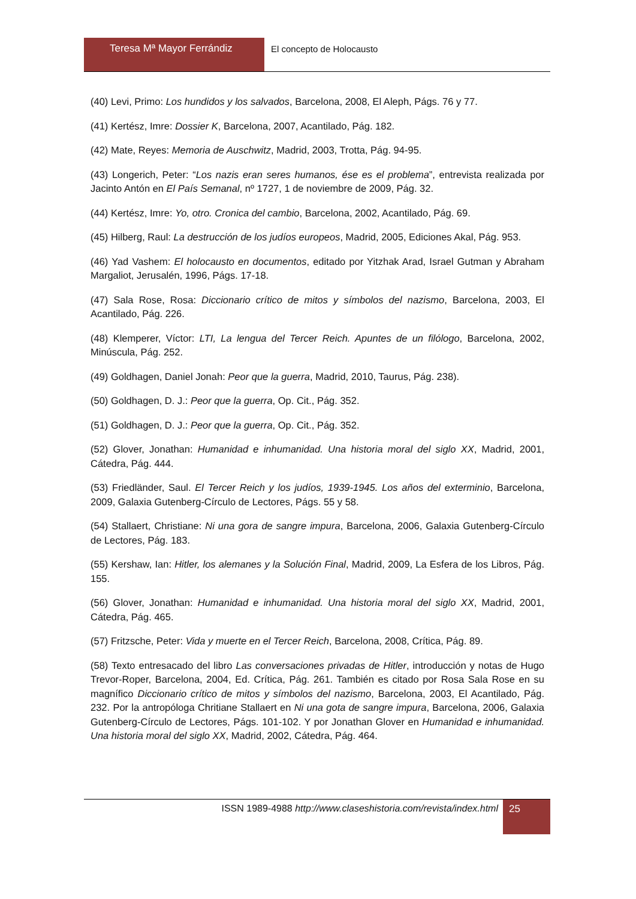Teresa Mª Mayor Ferrándiz El concepto de Holocausto
(40) Levi, Primo: Los hundidos y los salvados, Barcelona, 2008, El Aleph, Págs. 76 y 77.
(41) Kertész, Imre: Dossier K, Barcelona, 2007, Acantilado, Pág. 182.
(42) Mate, Reyes: Memoria de Auschwitz, Madrid, 2003, Trotta, Pág. 94-95.
(43) Longerich, Peter: “Los nazis eran seres humanos, ése es el problema”, entrevista realizada por Jacinto Antón en El País Semanal, nº 1727, 1 de noviembre de 2009, Pág. 32.
(44) Kertész, Imre: Yo, otro. Cronica del cambio, Barcelona, 2002, Acantilado, Pág. 69.
(45) Hilberg, Raul: La destrucción de los judíos europeos, Madrid, 2005, Ediciones Akal, Pág. 953.
(46) Yad Vashem: El holocausto en documentos, editado por Yitzhak Arad, Israel Gutman y Abraham Margaliot, Jerusalén, 1996, Págs. 17-18.
(47) Sala Rose, Rosa: Diccionario crítico de mitos y símbolos del nazismo, Barcelona, 2003, El Acantilado, Pág. 226.
(48) Klemperer, Víctor: LTI, La lengua del Tercer Reich. Apuntes de un filólogo, Barcelona, 2002, Minúscula, Pág. 252.
(49) Goldhagen, Daniel Jonah: Peor que la guerra, Madrid, 2010, Taurus, Pág. 238).
(50) Goldhagen, D. J.: Peor que la guerra, Op. Cit., Pág. 352.
(51) Goldhagen, D. J.: Peor que la guerra, Op. Cit., Pág. 352.
(52) Glover, Jonathan: Humanidad e inhumanidad. Una historia moral del siglo XX, Madrid, 2001, Cátedra, Pág. 444.
(53) Friedländer, Saul. El Tercer Reich y los judíos, 1939-1945. Los años del exterminio, Barcelona, 2009, Galaxia Gutenberg-Círculo de Lectores, Págs. 55 y 58.
(54) Stallaert, Christiane: Ni una gora de sangre impura, Barcelona, 2006, Galaxia Gutenberg-Círculo de Lectores, Pág. 183.
(55) Kershaw, Ian: Hitler, los alemanes y la Solución Final, Madrid, 2009, La Esfera de los Libros, Pág. 155.
(56) Glover, Jonathan: Humanidad e inhumanidad. Una historia moral del siglo XX, Madrid, 2001, Cátedra, Pág. 465.
(57) Fritzsche, Peter: Vida y muerte en el Tercer Reich, Barcelona, 2008, Crítica, Pág. 89.
(58) Texto entresacado del libro Las conversaciones privadas de Hitler, introducción y notas de Hugo Trevor-Roper, Barcelona, 2004, Ed. Crítica, Pág. 261. También es citado por Rosa Sala Rose en su magnífico Diccionario crítico de mitos y símbolos del nazismo, Barcelona, 2003, El Acantilado, Pág. 232. Por la antropóloga Chritiane Stallaert en Ni una gota de sangre impura, Barcelona, 2006, Galaxia Gutenberg-Círculo de Lectores, Págs. 101-102. Y por Jonathan Glover en Humanidad e inhumanidad. Una historia moral del siglo XX, Madrid, 2002, Cátedra, Pág. 464.
ISSN 1989-4988 http://www.claseshistoria.com/revista/index.html
25